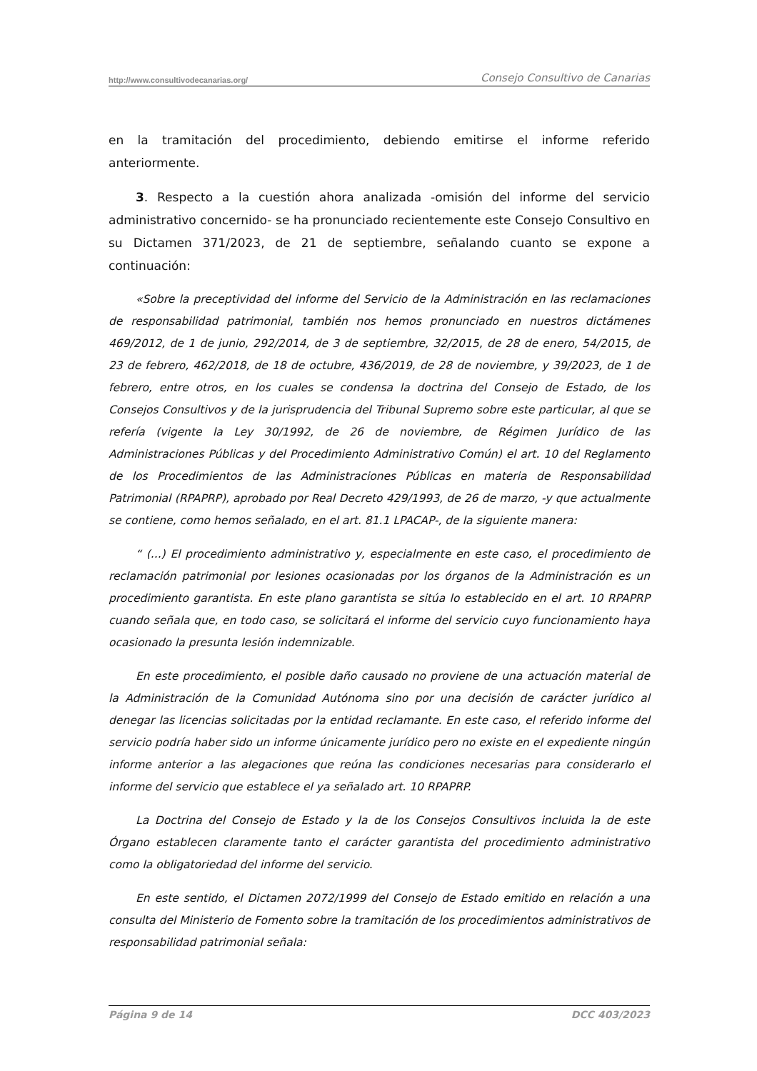http://www.consultivodecanarias.org/ Consejo Consultivo de Canarias
en la tramitación del procedimiento, debiendo emitirse el informe referido anteriormente.
3. Respecto a la cuestión ahora analizada -omisión del informe del servicio administrativo concernido- se ha pronunciado recientemente este Consejo Consultivo en su Dictamen 371/2023, de 21 de septiembre, señalando cuanto se expone a continuación:
«Sobre la preceptividad del informe del Servicio de la Administración en las reclamaciones de responsabilidad patrimonial, también nos hemos pronunciado en nuestros dictámenes 469/2012, de 1 de junio, 292/2014, de 3 de septiembre, 32/2015, de 28 de enero, 54/2015, de 23 de febrero, 462/2018, de 18 de octubre, 436/2019, de 28 de noviembre, y 39/2023, de 1 de febrero, entre otros, en los cuales se condensa la doctrina del Consejo de Estado, de los Consejos Consultivos y de la jurisprudencia del Tribunal Supremo sobre este particular, al que se refería (vigente la Ley 30/1992, de 26 de noviembre, de Régimen Jurídico de las Administraciones Públicas y del Procedimiento Administrativo Común) el art. 10 del Reglamento de los Procedimientos de las Administraciones Públicas en materia de Responsabilidad Patrimonial (RPAPRP), aprobado por Real Decreto 429/1993, de 26 de marzo, -y que actualmente se contiene, como hemos señalado, en el art. 81.1 LPACAP-, de la siguiente manera:
“ (...) El procedimiento administrativo y, especialmente en este caso, el procedimiento de reclamación patrimonial por lesiones ocasionadas por los órganos de la Administración es un procedimiento garantista. En este plano garantista se sitúa lo establecido en el art. 10 RPAPRP cuando señala que, en todo caso, se solicitará el informe del servicio cuyo funcionamiento haya ocasionado la presunta lesión indemnizable.
En este procedimiento, el posible daño causado no proviene de una actuación material de la Administración de la Comunidad Autónoma sino por una decisión de carácter jurídico al denegar las licencias solicitadas por la entidad reclamante. En este caso, el referido informe del servicio podría haber sido un informe únicamente jurídico pero no existe en el expediente ningún informe anterior a las alegaciones que reúna las condiciones necesarias para considerarlo el informe del servicio que establece el ya señalado art. 10 RPAPRP.
La Doctrina del Consejo de Estado y la de los Consejos Consultivos incluida la de este Órgano establecen claramente tanto el carácter garantista del procedimiento administrativo como la obligatoriedad del informe del servicio.
En este sentido, el Dictamen 2072/1999 del Consejo de Estado emitido en relación a una consulta del Ministerio de Fomento sobre la tramitación de los procedimientos administrativos de responsabilidad patrimonial señala:
Página 9 de 14 DCC 403/2023